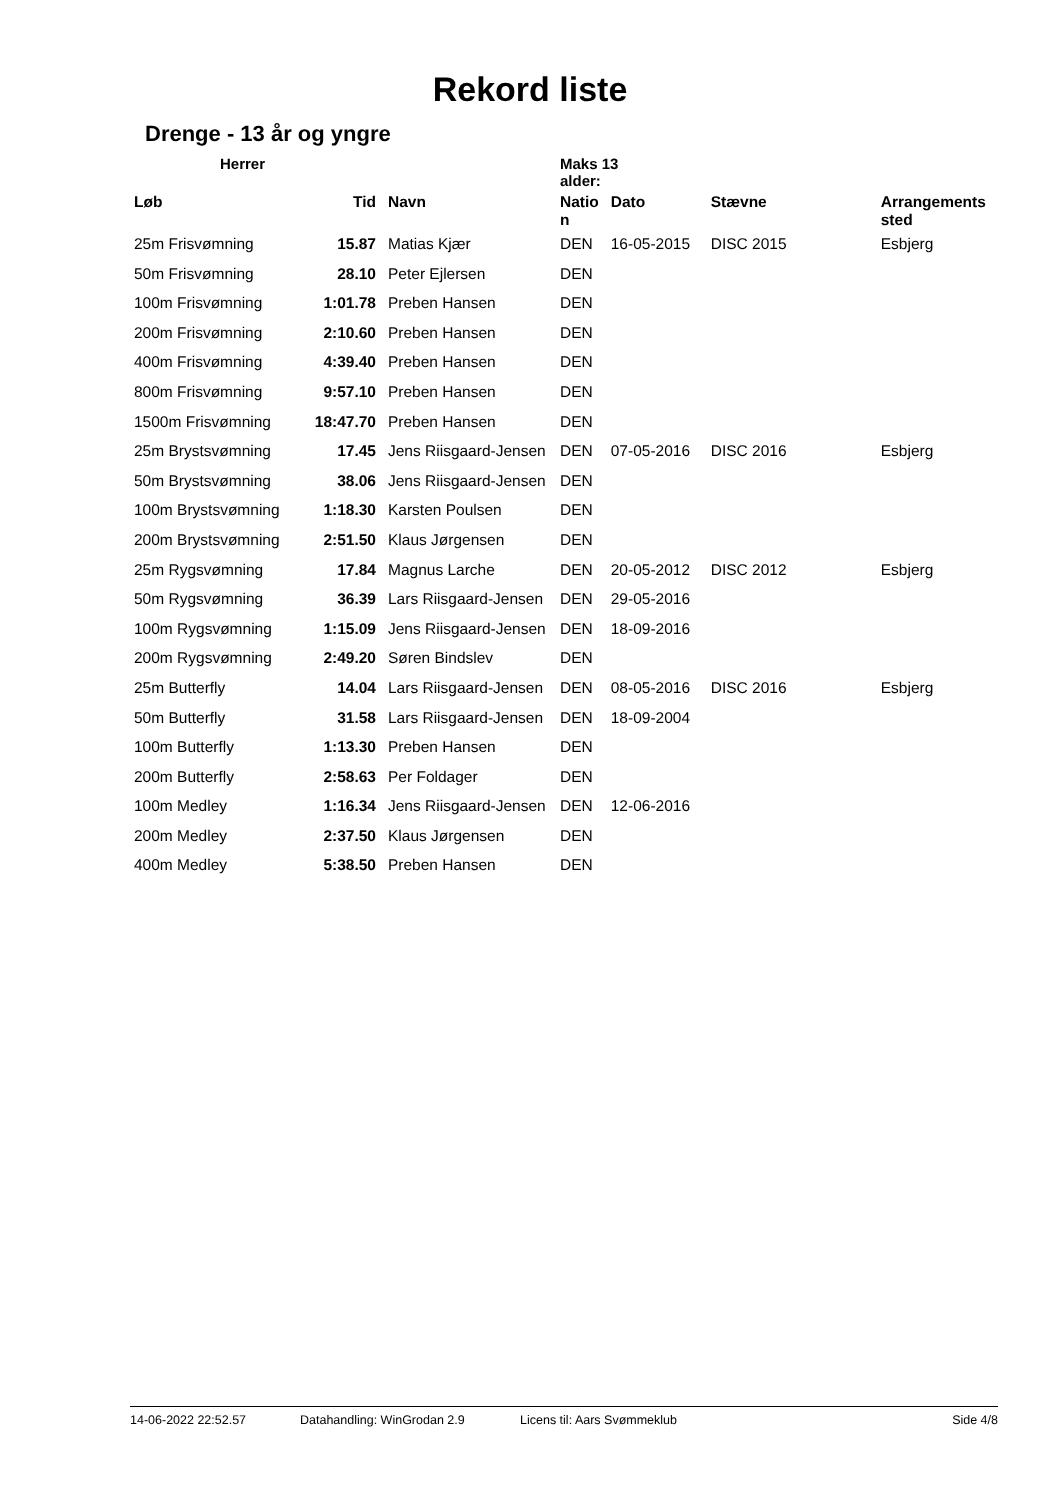Rekord liste
Drenge - 13 år og yngre
Herrer Maks 13
alder:
| Løb | Tid | Navn | Natio n | Dato | Stævne | Arrangements sted |
| --- | --- | --- | --- | --- | --- | --- |
| 25m Frisvømning | 15.87 | Matias Kjær | DEN | 16-05-2015 | DISC 2015 | Esbjerg |
| 50m Frisvømning | 28.10 | Peter Ejlersen | DEN | | | |
| 100m Frisvømning | 1:01.78 | Preben Hansen | DEN | | | |
| 200m Frisvømning | 2:10.60 | Preben Hansen | DEN | | | |
| 400m Frisvømning | 4:39.40 | Preben Hansen | DEN | | | |
| 800m Frisvømning | 9:57.10 | Preben Hansen | DEN | | | |
| 1500m Frisvømning | 18:47.70 | Preben Hansen | DEN | | | |
| 25m Brystsvømning | 17.45 | Jens Riisgaard-Jensen | DEN | 07-05-2016 | DISC 2016 | Esbjerg |
| 50m Brystsvømning | 38.06 | Jens Riisgaard-Jensen | DEN | | | |
| 100m Brystsvømning | 1:18.30 | Karsten Poulsen | DEN | | | |
| 200m Brystsvømning | 2:51.50 | Klaus Jørgensen | DEN | | | |
| 25m Rygsvømning | 17.84 | Magnus Larche | DEN | 20-05-2012 | DISC 2012 | Esbjerg |
| 50m Rygsvømning | 36.39 | Lars Riisgaard-Jensen | DEN | 29-05-2016 | | |
| 100m Rygsvømning | 1:15.09 | Jens Riisgaard-Jensen | DEN | 18-09-2016 | | |
| 200m Rygsvømning | 2:49.20 | Søren Bindslev | DEN | | | |
| 25m Butterfly | 14.04 | Lars Riisgaard-Jensen | DEN | 08-05-2016 | DISC 2016 | Esbjerg |
| 50m Butterfly | 31.58 | Lars Riisgaard-Jensen | DEN | 18-09-2004 | | |
| 100m Butterfly | 1:13.30 | Preben Hansen | DEN | | | |
| 200m Butterfly | 2:58.63 | Per Foldager | DEN | | | |
| 100m Medley | 1:16.34 | Jens Riisgaard-Jensen | DEN | 12-06-2016 | | |
| 200m Medley | 2:37.50 | Klaus Jørgensen | DEN | | | |
| 400m Medley | 5:38.50 | Preben Hansen | DEN | | | |
14-06-2022 22:52.57 Datahandling: WinGrodan 2.9 Licens til: Aars Svømmeklub Side 4/8